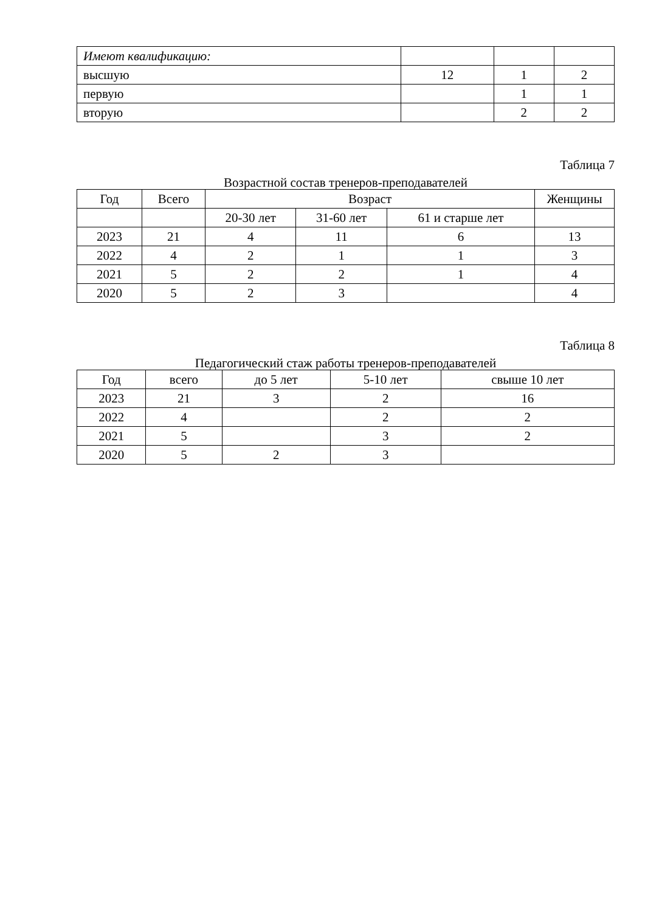| Имеют квалификацию: | | | |
| высшую | 12 | 1 | 2 |
| первую | | 1 | 1 |
| вторую | | 2 | 2 |
Таблица 7
Возрастной состав тренеров-преподавателей
| Год | Всего | Возраст | | | Женщины |
| --- | --- | --- | --- | --- | --- |
| | | 20-30 лет | 31-60 лет | 61 и старше лет | |
| 2023 | 21 | 4 | 11 | 6 | 13 |
| 2022 | 4 | 2 | 1 | 1 | 3 |
| 2021 | 5 | 2 | 2 | 1 | 4 |
| 2020 | 5 | 2 | 3 | | 4 |
Таблица 8
Педагогический стаж работы тренеров-преподавателей
| Год | всего | до 5 лет | 5-10 лет | свыше 10 лет |
| --- | --- | --- | --- | --- |
| 2023 | 21 | 3 | 2 | 16 |
| 2022 | 4 | | 2 | 2 |
| 2021 | 5 | | 3 | 2 |
| 2020 | 5 | 2 | 3 | |